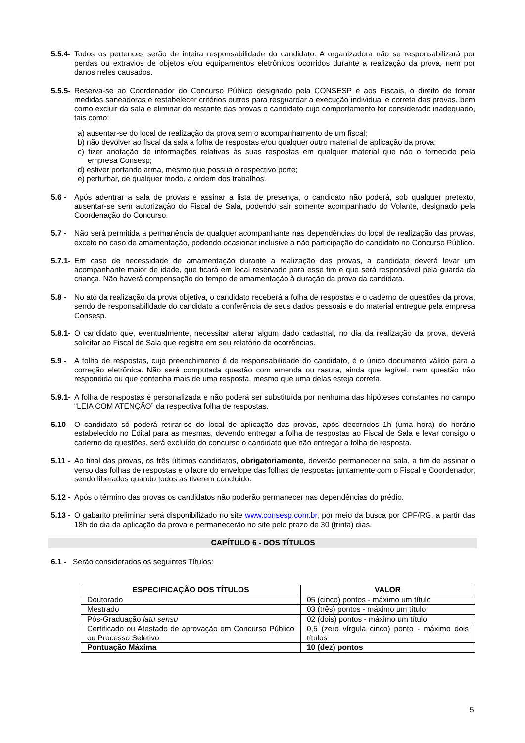5.5.4-
Todos os pertences serão de inteira responsabilidade do candidato. A organizadora não se responsabilizará por perdas ou extravios de objetos e/ou equipamentos eletrônicos ocorridos durante a realização da prova, nem por danos neles causados.
5.5.5-
Reserva-se ao Coordenador do Concurso Público designado pela CONSESP e aos Fiscais, o direito de tomar medidas saneadoras e restabelecer critérios outros para resguardar a execução individual e correta das provas, bem como excluir da sala e eliminar do restante das provas o candidato cujo comportamento for considerado inadequado, tais como:
a) ausentar-se do local de realização da prova sem o acompanhamento de um fiscal;
b) não devolver ao fiscal da sala a folha de respostas e/ou qualquer outro material de aplicação da prova;
c) fizer anotação de informações relativas às suas respostas em qualquer material que não o fornecido pela empresa Consesp;
d) estiver portando arma, mesmo que possua o respectivo porte;
e) perturbar, de qualquer modo, a ordem dos trabalhos.
5.6 - Após adentrar a sala de provas e assinar a lista de presença, o candidato não poderá, sob qualquer pretexto, ausentar-se sem autorização do Fiscal de Sala, podendo sair somente acompanhado do Volante, designado pela Coordenação do Concurso.
5.7 - Não será permitida a permanência de qualquer acompanhante nas dependências do local de realização das provas, exceto no caso de amamentação, podendo ocasionar inclusive a não participação do candidato no Concurso Público.
5.7.1-
Em caso de necessidade de amamentação durante a realização das provas, a candidata deverá levar um acompanhante maior de idade, que ficará em local reservado para esse fim e que será responsável pela guarda da criança. Não haverá compensação do tempo de amamentação à duração da prova da candidata.
5.8 - No ato da realização da prova objetiva, o candidato receberá a folha de respostas e o caderno de questões da prova, sendo de responsabilidade do candidato a conferência de seus dados pessoais e do material entregue pela empresa Consesp.
5.8.1-
O candidato que, eventualmente, necessitar alterar algum dado cadastral, no dia da realização da prova, deverá solicitar ao Fiscal de Sala que registre em seu relatório de ocorrências.
5.9 - A folha de respostas, cujo preenchimento é de responsabilidade do candidato, é o único documento válido para a correção eletrônica. Não será computada questão com emenda ou rasura, ainda que legível, nem questão não respondida ou que contenha mais de uma resposta, mesmo que uma delas esteja correta.
5.9.1-
A folha de respostas é personalizada e não poderá ser substituída por nenhuma das hipóteses constantes no campo “LEIA COM ATENÇÃO” da respectiva folha de respostas.
5.10 -
O candidato só poderá retirar-se do local de aplicação das provas, após decorridos 1h (uma hora) do horário estabelecido no Edital para as mesmas, devendo entregar a folha de respostas ao Fiscal de Sala e levar consigo o caderno de questões, será excluído do concurso o candidato que não entregar a folha de resposta.
5.11 -
Ao final das provas, os três últimos candidatos, obrigatoriamente, deverão permanecer na sala, a fim de assinar o verso das folhas de respostas e o lacre do envelope das folhas de respostas juntamente com o Fiscal e Coordenador, sendo liberados quando todos as tiverem concluído.
5.12 -
Após o término das provas os candidatos não poderão permanecer nas dependências do prédio.
5.13 -
O gabarito preliminar será disponibilizado no site www.consesp.com.br, por meio da busca por CPF/RG, a partir das 18h do dia da aplicação da prova e permanecerão no site pelo prazo de 30 (trinta) dias.
CAPÍTULO 6 - DOS TÍTULOS
6.1 -
Serão considerados os seguintes Títulos:
| ESPECIFICAÇÃO DOS TÍTULOS | VALOR |
| --- | --- |
| Doutorado | 05 (cinco) pontos - máximo um título |
| Mestrado | 03 (três) pontos - máximo um título |
| Pós-Graduação latu sensu | 02 (dois) pontos - máximo um título |
| Certificado ou Atestado de aprovação em Concurso Público ou Processo Seletivo | 0,5 (zero vírgula cinco) ponto - máximo dois títulos |
| Pontuação Máxima | 10 (dez) pontos |
5